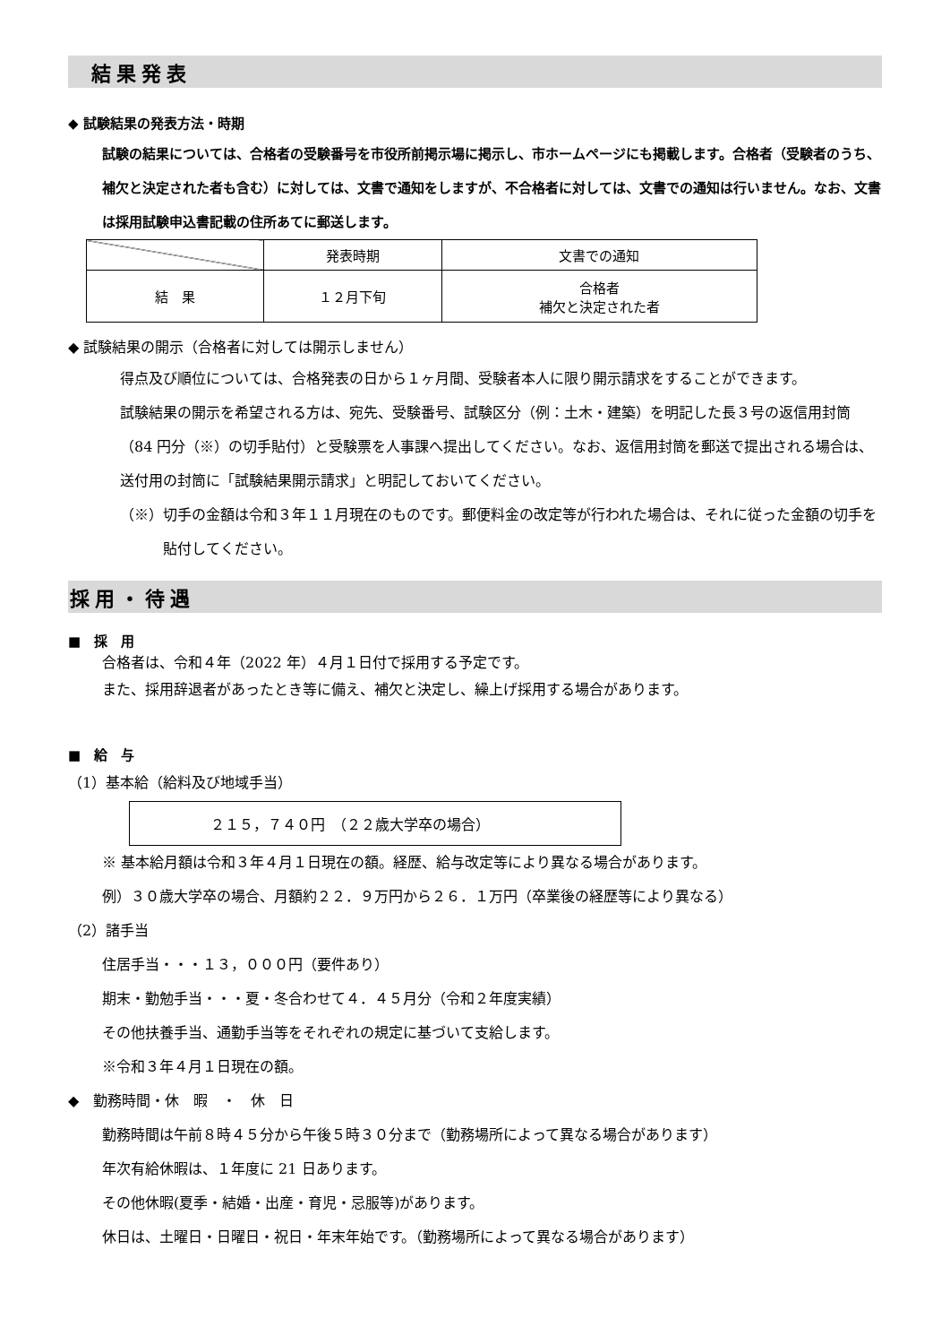結果発表
◆ 試験結果の発表方法・時期
試験の結果については、合格者の受験番号を市役所前掲示場に掲示し、市ホームページにも掲載します。合格者（受験者のうち、補欠と決定された者も含む）に対しては、文書で通知をしますが、不合格者に対しては、文書での通知は行いません。なお、文書は採用試験申込書記載の住所あてに郵送します。
| | 発表時期 | 文書での通知 |
| 結 果 | １２月下旬 | 合格者 補欠と決定された者 |
◆ 試験結果の開示（合格者に対しては開示しません）
得点及び順位については、合格発表の日から１ヶ月間、受験者本人に限り開示請求をすることができます。
試験結果の開示を希望される方は、宛先、受験番号、試験区分（例：土木・建築）を明記した長３号の返信用封筒（84 円分（※）の切手貼付）と受験票を人事課へ提出してください。なお、返信用封筒を郵送で提出される場合は、送付用の封筒に「試験結果開示請求」と明記しておいてください。
（※）切手の金額は令和３年１１月現在のものです。郵便料金の改定等が行われた場合は、それに従った金額の切手を貼付してください。
採用・待遇
■　採　用
合格者は、令和４年（2022 年）４月１日付で採用する予定です。
また、採用辞退者があったとき等に備え、補欠と決定し、繰上げ採用する場合があります。
■　給　与
（1）基本給（給料及び地域手当）
２１５，７４０円　（２２歳大学卒の場合）
※ 基本給月額は令和３年４月１日現在の額。経歴、給与改定等により異なる場合があります。
例）３０歳大学卒の場合、月額約２２．９万円から２６．１万円（卒業後の経歴等により異なる）
（2）諸手当
住居手当・・・１３，０００円（要件あり）
期末・勤勉手当・・・夏・冬合わせて４．４５月分（令和２年度実績）
その他扶養手当、通勤手当等をそれぞれの規定に基づいて支給します。
※令和３年４月１日現在の額。
◆　勤務時間・休　暇　・　休　日
勤務時間は午前８時４５分から午後５時３０分まで（勤務場所によって異なる場合があります）
年次有給休暇は、１年度に 21 日あります。
その他休暇(夏季・結婚・出産・育児・忌服等)があります。
休日は、土曜日・日曜日・祝日・年末年始です。（勤務場所によって異なる場合があります）